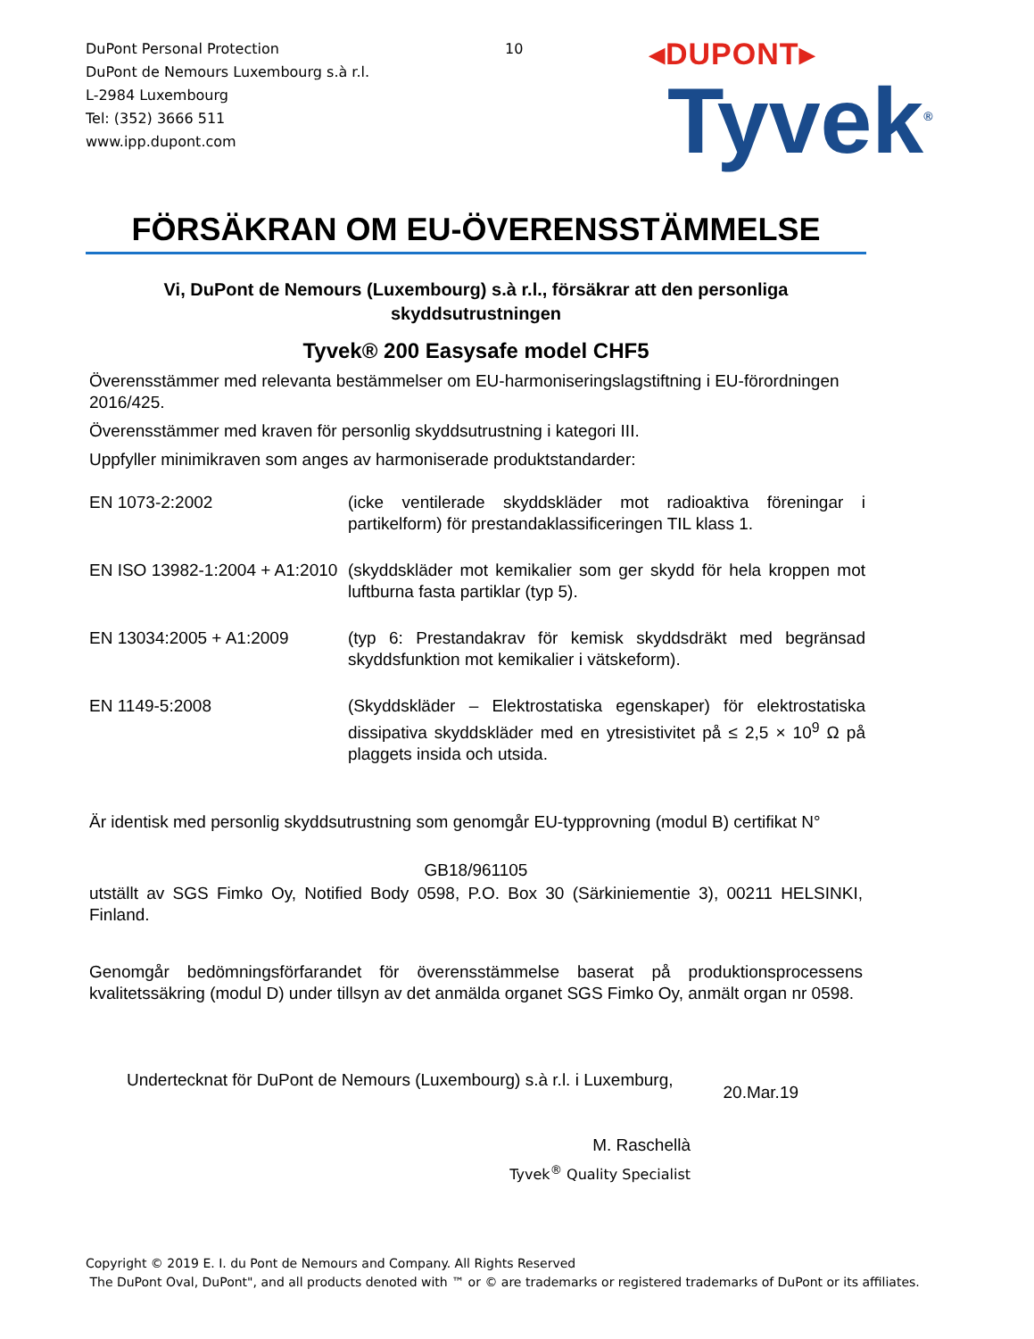DuPont Personal Protection
DuPont de Nemours Luxembourg s.à r.l.
L-2984 Luxembourg
Tel: (352) 3666 511
www.ipp.dupont.com
10
◂DUPONT▸
Tyvek<sup>®</sup>
FÖRSÄKRAN OM EU-ÖVERENSSTÄMMELSE
Vi, DuPont de Nemours (Luxembourg) s.à r.l., försäkrar att den personliga skyddsutrustningen
Tyvek® 200 Easysafe model CHF5
Överensstämmer med relevanta bestämmelser om EU-harmoniseringslagstiftning i EU-förordningen 2016/425.
Överensstämmer med kraven för personlig skyddsutrustning i kategori III.
Uppfyller minimikraven som anges av harmoniserade produktstandarder:
| EN 1073-2:2002 | (icke ventilerade skyddskläder mot radioaktiva föreningar i partikelform) för prestandaklassificeringen TIL klass 1. |
| EN ISO 13982-1:2004 + A1:2010 | (skyddskläder mot kemikalier som ger skydd för hela kroppen mot luftburna fasta partiklar (typ 5). |
| EN 13034:2005 + A1:2009 | (typ 6: Prestandakrav för kemisk skyddsdräkt med begränsad skyddsfunktion mot kemikalier i vätskeform). |
| EN 1149-5:2008 | (Skyddskläder – Elektrostatiska egenskaper) för elektrostatiska dissipativa skyddskläder med en ytresistivitet på ≤ 2,5 × 10<sup>9</sup> Ω på plaggets insida och utsida. |
Är identisk med personlig skyddsutrustning som genomgår EU-typprovning (modul B) certifikat N°
GB18/961105
utställt av SGS Fimko Oy, Notified Body 0598, P.O. Box 30 (Särkiniementie 3), 00211 HELSINKI, Finland.
Genomgår bedömningsförfarandet för överensstämmelse baserat på produktionsprocessens kvalitetssäkring (modul D) under tillsyn av det anmälda organet SGS Fimko Oy, anmält organ nr 0598.
Undertecknat för DuPont de Nemours (Luxembourg) s.à r.l. i Luxemburg, 20.Mar.19
M. Raschellà
Tyvek<sup>®</sup> Quality Specialist
Copyright © 2019 E. I. du Pont de Nemours and Company. All Rights Reserved
The DuPont Oval, DuPont", and all products denoted with ™ or © are trademarks or registered trademarks of DuPont or its affiliates.